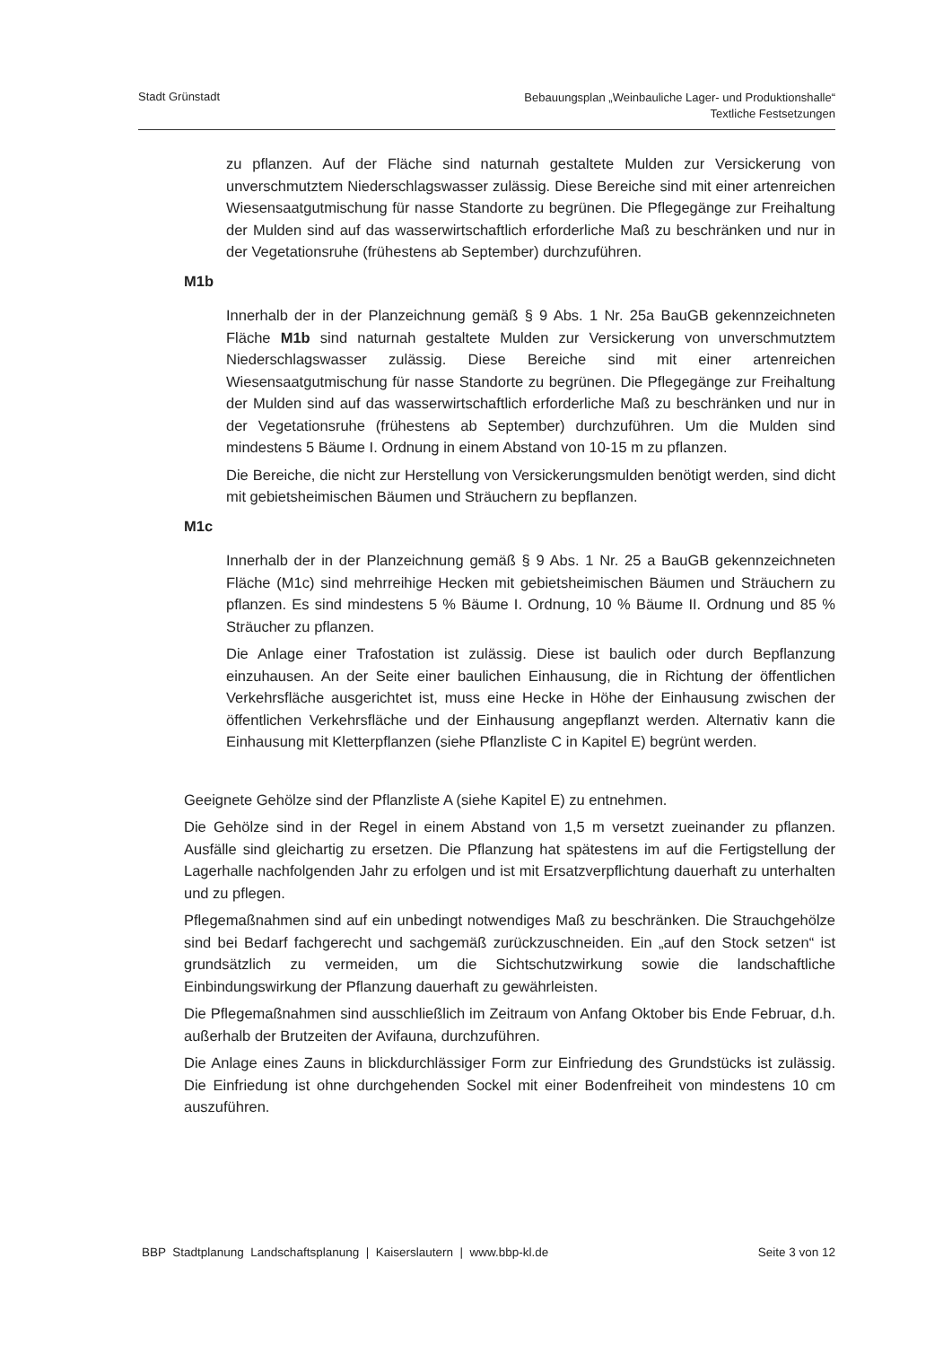Stadt Grünstadt
Bebauungsplan „Weinbauliche Lager- und Produktionshalle“
Textliche Festsetzungen
zu pflanzen. Auf der Fläche sind naturnah gestaltete Mulden zur Versickerung von unverschmutztem Niederschlagswasser zulässig. Diese Bereiche sind mit einer artenreichen Wiesensaatgutmischung für nasse Standorte zu begrünen. Die Pflegegänge zur Freihaltung der Mulden sind auf das wasserwirtschaftlich erforderliche Maß zu beschränken und nur in der Vegetationsruhe (frühestens ab September) durchzuführen.
M1b
Innerhalb der in der Planzeichnung gemäß § 9 Abs. 1 Nr. 25a BauGB gekennzeichneten Fläche M1b sind naturnah gestaltete Mulden zur Versickerung von unverschmutztem Niederschlagswasser zulässig. Diese Bereiche sind mit einer artenreichen Wiesensaatgutmischung für nasse Standorte zu begrünen. Die Pflegegänge zur Freihaltung der Mulden sind auf das wasserwirtschaftlich erforderliche Maß zu beschränken und nur in der Vegetationsruhe (frühestens ab September) durchzuführen. Um die Mulden sind mindestens 5 Bäume I. Ordnung in einem Abstand von 10-15 m zu pflanzen.
Die Bereiche, die nicht zur Herstellung von Versickerungsmulden benötigt werden, sind dicht mit gebietsheimischen Bäumen und Sträuchern zu bepflanzen.
M1c
Innerhalb der in der Planzeichnung gemäß § 9 Abs. 1 Nr. 25 a BauGB gekennzeichneten Fläche (M1c) sind mehrreihige Hecken mit gebietsheimischen Bäumen und Sträuchern zu pflanzen. Es sind mindestens 5 % Bäume I. Ordnung, 10 % Bäume II. Ordnung und 85 % Sträucher zu pflanzen.
Die Anlage einer Trafostation ist zulässig. Diese ist baulich oder durch Bepflanzung einzuhausen. An der Seite einer baulichen Einhausung, die in Richtung der öffentlichen Verkehrsfläche ausgerichtet ist, muss eine Hecke in Höhe der Einhausung zwischen der öffentlichen Verkehrsfläche und der Einhausung angepflanzt werden. Alternativ kann die Einhausung mit Kletterpflanzen (siehe Pflanzliste C in Kapitel E) begrünt werden.
Geeignete Gehölze sind der Pflanzliste A (siehe Kapitel E) zu entnehmen.
Die Gehölze sind in der Regel in einem Abstand von 1,5 m versetzt zueinander zu pflanzen. Ausfälle sind gleichartig zu ersetzen. Die Pflanzung hat spätestens im auf die Fertigstellung der Lagerhalle nachfolgenden Jahr zu erfolgen und ist mit Ersatzverpflichtung dauerhaft zu unterhalten und zu pflegen.
Pflegemaßnahmen sind auf ein unbedingt notwendiges Maß zu beschränken. Die Strauchgehölze sind bei Bedarf fachgerecht und sachgemäß zurückzuschneiden. Ein „auf den Stock setzen“ ist grundsätzlich zu vermeiden, um die Sichtschutzwirkung sowie die landschaftliche Einbindungswirkung der Pflanzung dauerhaft zu gewährleisten.
Die Pflegemaßnahmen sind ausschließlich im Zeitraum von Anfang Oktober bis Ende Februar, d.h. außerhalb der Brutzeiten der Avifauna, durchzuführen.
Die Anlage eines Zauns in blickdurchlässiger Form zur Einfriedung des Grundstücks ist zulässig. Die Einfriedung ist ohne durchgehenden Sockel mit einer Bodenfreiheit von mindestens 10 cm auszuführen.
BBP Stadtplanung Landschaftsplanung | Kaiserslautern | www.bbp-kl.de
Seite 3 von 12